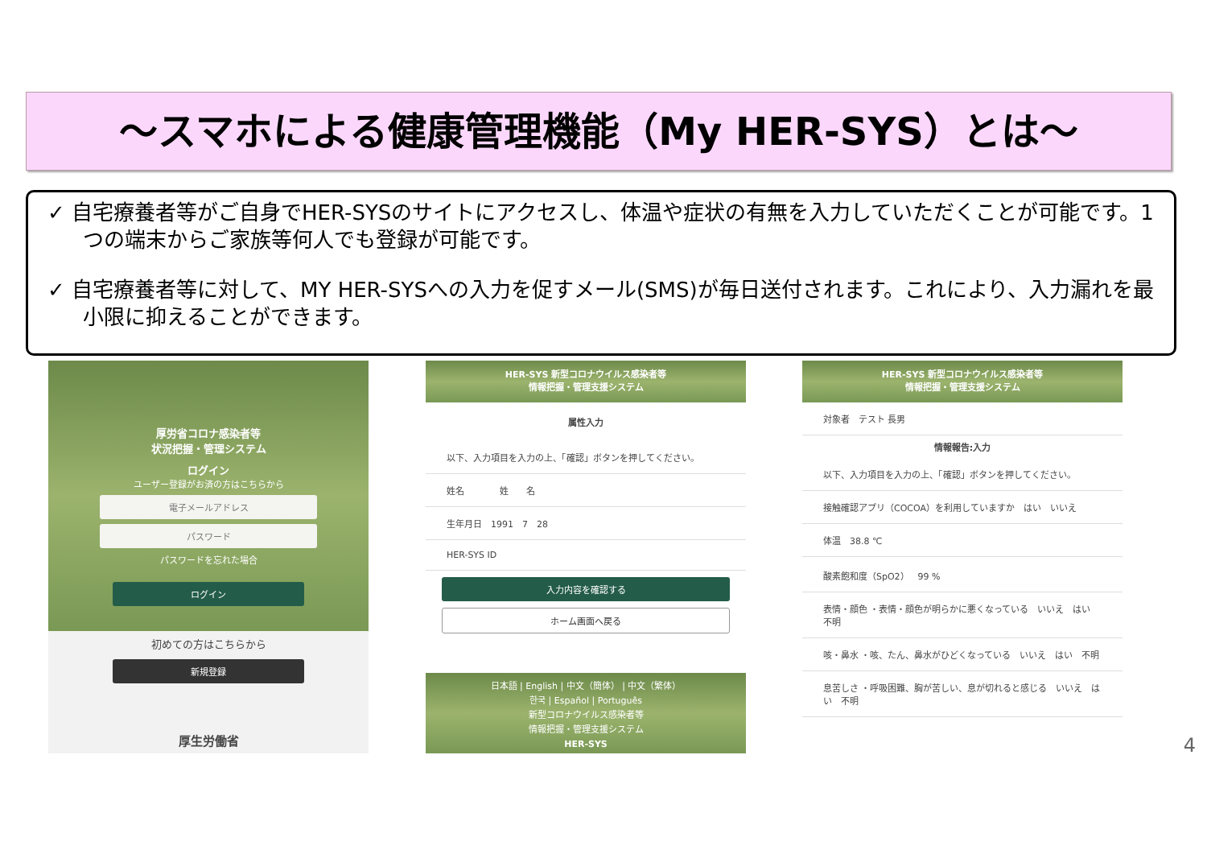～スマホによる健康管理機能（My HER-SYS）とは～
✓ 自宅療養者等がご自身でHER-SYSのサイトにアクセスし、体温や症状の有無を入力していただくことが可能です。1つの端末からご家族等何人でも登録が可能です。
✓ 自宅療養者等に対して、MY HER-SYSへの入力を促すメール(SMS)が毎日送付されます。これにより、入力漏れを最小限に抑えることができます。
厚労省コロナ感染者等
状況把握・管理システム
ログイン
ユーザー登録がお済の方はこちらから
電子メールアドレス
パスワード
パスワードを忘れた場合
ログイン
初めての方はこちらから
新規登録
厚生労働省
HER-SYS 新型コロナウイルス感染者等
情報把握・管理支援システム
属性入力
以下、入力項目を入力の上、「確認」ボタンを押してください。
姓名　　　　姓　　名
生年月日　1991　7　28
HER-SYS ID
入力内容を確認する
ホーム画面へ戻る
日本語 | English | 中文（簡体） | 中文（繁体）
한국 | Español | Português
新型コロナウイルス感染者等
情報把握・管理支援システム
HER-SYS
HER-SYS 新型コロナウイルス感染者等
情報把握・管理支援システム
対象者　テスト 長男
情報報告:入力
以下、入力項目を入力の上、「確認」ボタンを押してください。
接触確認アプリ（COCOA）を利用していますか　はい　いいえ
体温　38.8 ℃
酸素飽和度（SpO2）　99 %
表情・顔色 ・表情・顔色が明らかに悪くなっている　いいえ　はい　不明
咳・鼻水 ・咳、たん、鼻水がひどくなっている　いいえ　はい　不明
息苦しさ ・呼吸困難、胸が苦しい、息が切れると感じる　いいえ　はい　不明
4